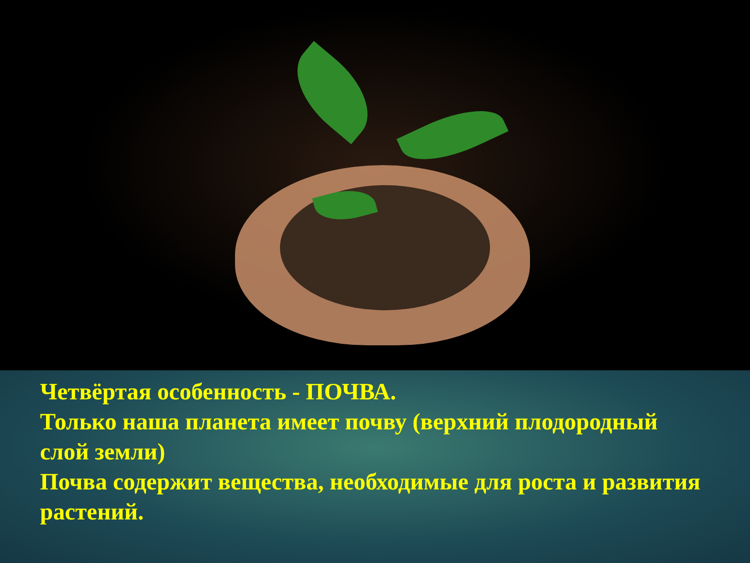Четвёртая особенность - ПОЧВА.
Только наша планета имеет почву (верхний плодородный слой земли)
Почва содержит вещества, необходимые для роста и развития растений.